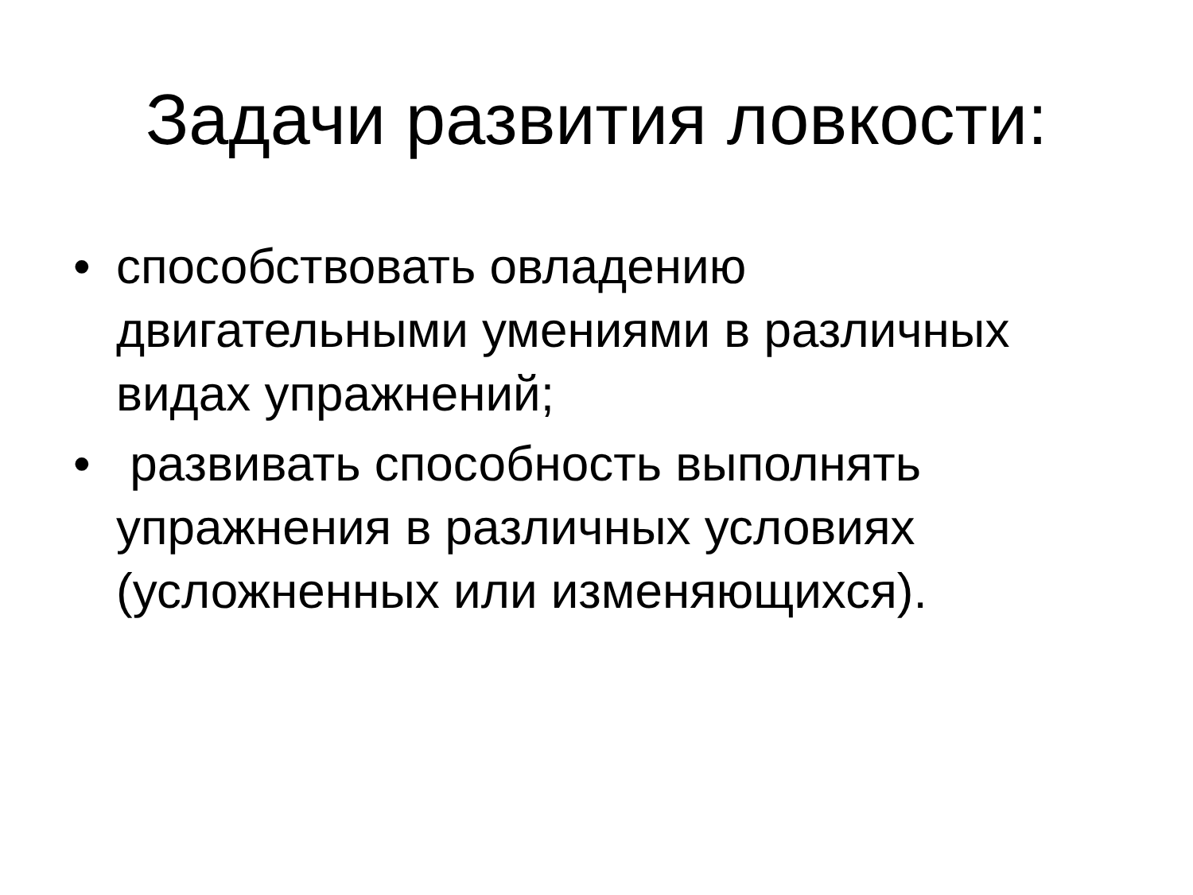Задачи развития ловкости:
• способствовать овладению двигательными умениями в различных видах упражнений;
• развивать способность выполнять упражнения в различных условиях (усложненных или изменяющихся).